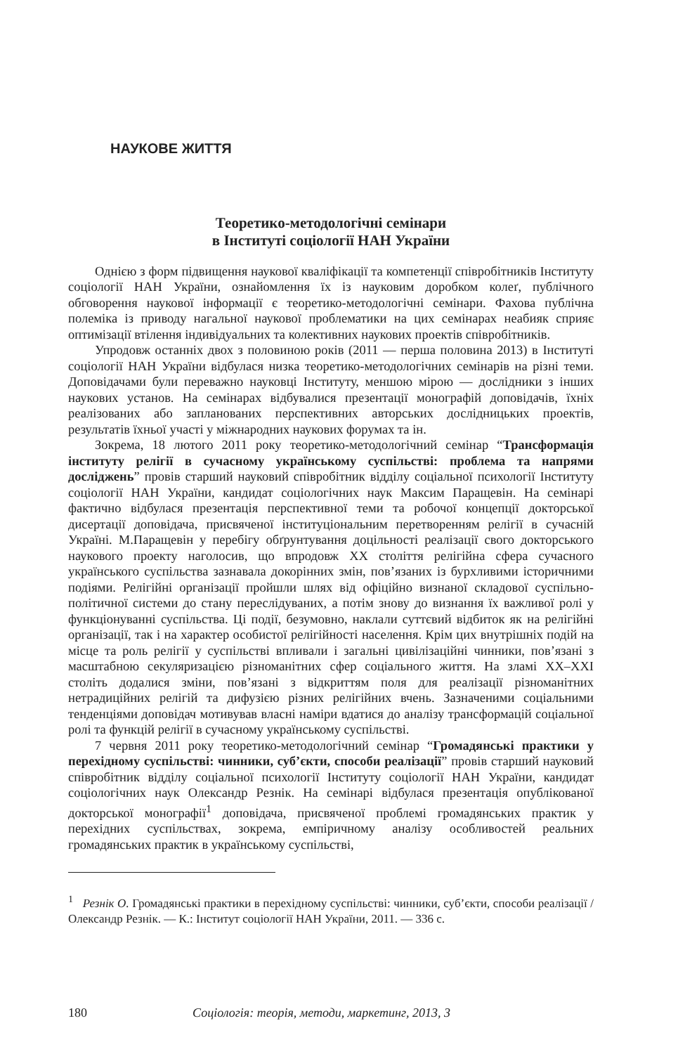НАУКОВЕ ЖИТТЯ
Теоретико-методологічні семінари
в Інституті соціології НАН України
Однією з форм підвищення наукової кваліфікації та компетенції співробітників Інституту соціології НАН України, ознайомлення їх із науковим доробком колеґ, публічного обговорення наукової інформації є теоретико-методологічні семінари. Фахова публічна полеміка із приводу нагальної наукової проблематики на цих семінарах неабияк сприяє оптимізації втілення індивідуальних та колективних наукових проектів співробітників.
Упродовж останніх двох з половиною років (2011 — перша половина 2013) в Інституті соціології НАН України відбулася низка теоретико-методологічних семінарів на різні теми. Доповідачами були переважно науковці Інституту, меншою мірою — дослідники з інших наукових установ. На семінарах відбувалися презентації монографій доповідачів, їхніх реалізованих або запланованих перспективних авторських дослідницьких проектів, результатів їхньої участі у міжнародних наукових форумах та ін.
Зокрема, 18 лютого 2011 року теоретико-методологічний семінар “Трансформація інституту релігії в сучасному українському суспільстві: проблема та напрями досліджень” провів старший науковий співробітник відділу соціальної психології Інституту соціології НАН України, кандидат соціологічних наук Максим Паращевін. На семінарі фактично відбулася презентація перспективної теми та робочої концепції докторської дисертації доповідача, присвяченої інституціональним перетворенням релігії в сучасній Україні. М.Паращевін у перебігу обґрунтування доцільності реалізації свого докторського наукового проекту наголосив, що впродовж ХХ століття релігійна сфера сучасного українського суспільства зазнавала докорінних змін, пов’язаних із бурхливими історичними подіями. Релігійні організації пройшли шлях від офіційно визнаної складової суспільно-політичної системи до стану переслідуваних, а потім знову до визнання їх важливої ролі у функціонуванні суспільства. Ці події, безумовно, наклали суттєвий відбиток як на релігійні організації, так і на характер особистої релігійності населення. Крім цих внутрішніх подій на місце та роль релігії у суспільстві впливали і загальні цивілізаційні чинники, пов’язані з масштабною секуляризацією різноманітних сфер соціального життя. На зламі ХХ–ХХІ століть додалися зміни, пов’язані з відкриттям поля для реалізації різноманітних нетрадиційних релігій та дифузією різних релігійних вчень. Зазначеними соціальними тенденціями доповідач мотивував власні наміри вдатися до аналізу трансформацій соціальної ролі та функцій релігії в сучасному українському суспільстві.
7 червня 2011 року теоретико-методологічний семінар “Громадянські практики у перехідному суспільстві: чинники, суб’єкти, способи реалізації” провів старший науковий співробітник відділу соціальної психології Інституту соціології НАН України, кандидат соціологічних наук Олександр Резнік. На семінарі відбулася презентація опублікованої докторської монографії<sup>1</sup> доповідача, присвяченої проблемі громадянських практик у перехідних суспільствах, зокрема, емпіричному аналізу особливостей реальних громадянських практик в українському суспільстві,
<sup>1</sup> Резнік О. Громадянські практики в перехідному суспільстві: чинники, суб’єкти, способи реалізації / Олександр Резнік. — К.: Інститут соціології НАН України, 2011. — 336 с.
180 Соціологія: теорія, методи, маркетинг, 2013, 3